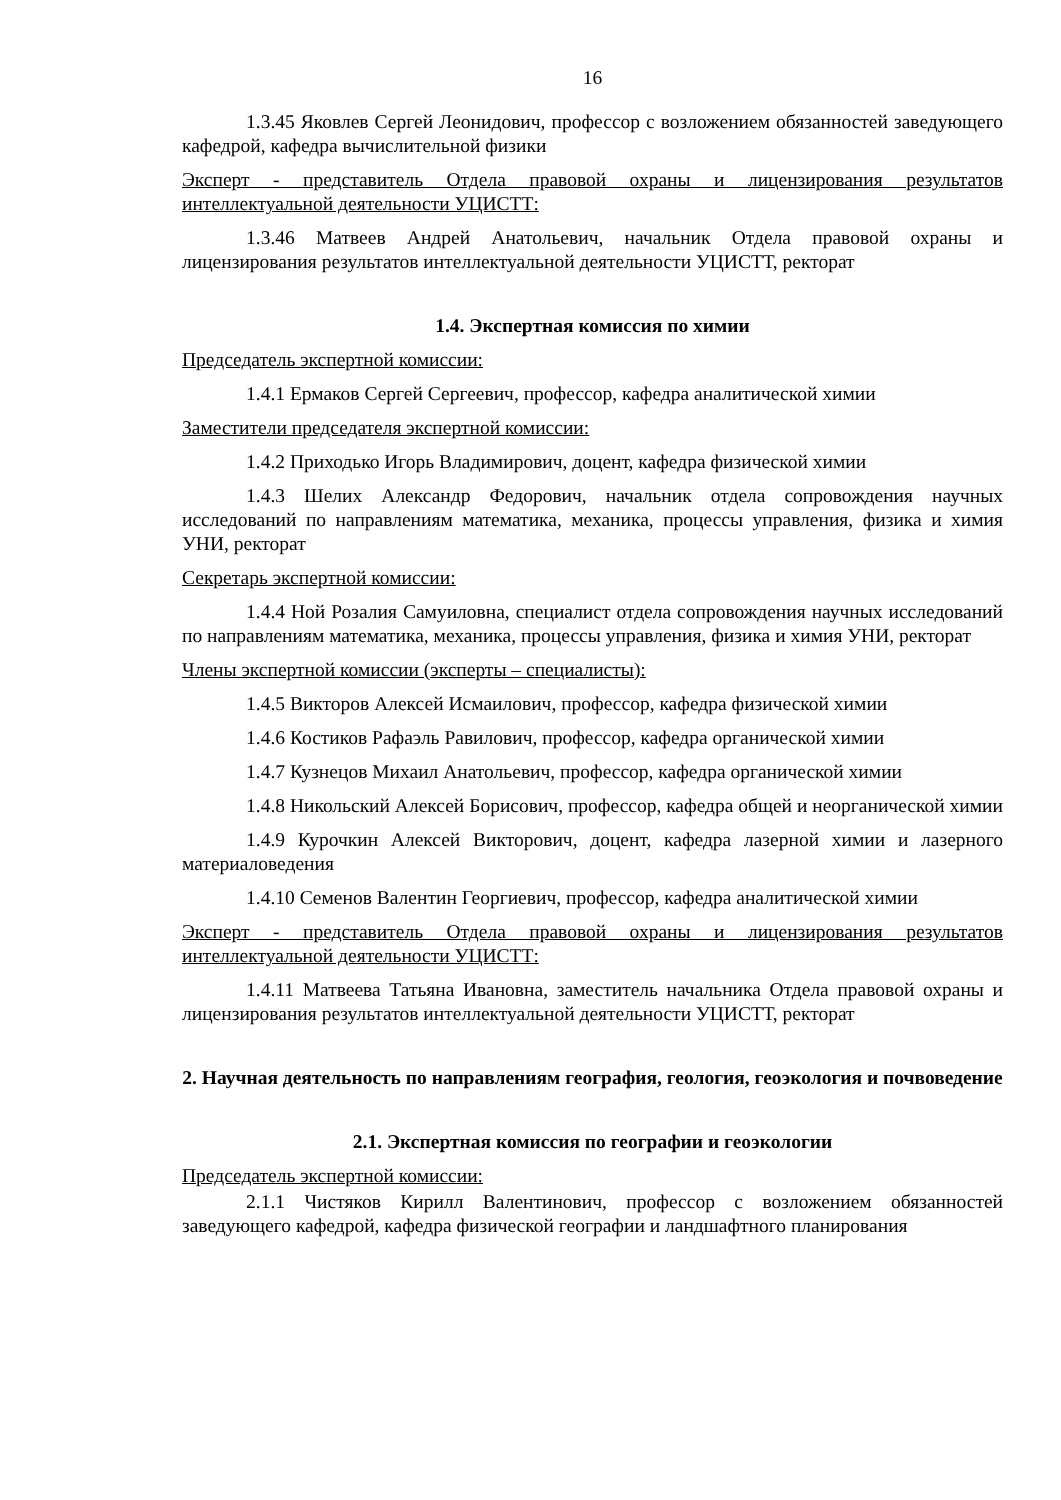16
1.3.45 Яковлев Сергей Леонидович, профессор с возложением обязанностей заведующего кафедрой, кафедра вычислительной физики
Эксперт - представитель Отдела правовой охраны и лицензирования результатов интеллектуальной деятельности УЦИСТТ:
1.3.46 Матвеев Андрей Анатольевич, начальник Отдела правовой охраны и лицензирования результатов интеллектуальной деятельности УЦИСТТ, ректорат
1.4. Экспертная комиссия по химии
Председатель экспертной комиссии:
1.4.1 Ермаков Сергей Сергеевич, профессор, кафедра аналитической химии
Заместители председателя экспертной комиссии:
1.4.2 Приходько Игорь Владимирович, доцент, кафедра физической химии
1.4.3 Шелих Александр Федорович, начальник отдела сопровождения научных исследований по направлениям математика, механика, процессы управления, физика и химия УНИ, ректорат
Секретарь экспертной комиссии:
1.4.4 Ной Розалия Самуиловна, специалист отдела сопровождения научных исследований по направлениям математика, механика, процессы управления, физика и химия УНИ, ректорат
Члены экспертной комиссии (эксперты – специалисты):
1.4.5 Викторов Алексей Исмаилович, профессор, кафедра физической химии
1.4.6 Костиков Рафаэль Равилович, профессор, кафедра органической химии
1.4.7 Кузнецов Михаил Анатольевич, профессор, кафедра органической химии
1.4.8 Никольский Алексей Борисович, профессор, кафедра общей и неорганической химии
1.4.9 Курочкин Алексей Викторович, доцент, кафедра лазерной химии и лазерного материаловедения
1.4.10 Семенов Валентин Георгиевич, профессор, кафедра аналитической химии
Эксперт - представитель Отдела правовой охраны и лицензирования результатов интеллектуальной деятельности УЦИСТТ:
1.4.11 Матвеева Татьяна Ивановна, заместитель начальника Отдела правовой охраны и лицензирования результатов интеллектуальной деятельности УЦИСТТ, ректорат
2. Научная деятельность по направлениям география, геология, геоэкология и почвоведение
2.1. Экспертная комиссия по географии и геоэкологии
Председатель экспертной комиссии:
2.1.1 Чистяков Кирилл Валентинович, профессор с возложением обязанностей заведующего кафедрой, кафедра физической географии и ландшафтного планирования